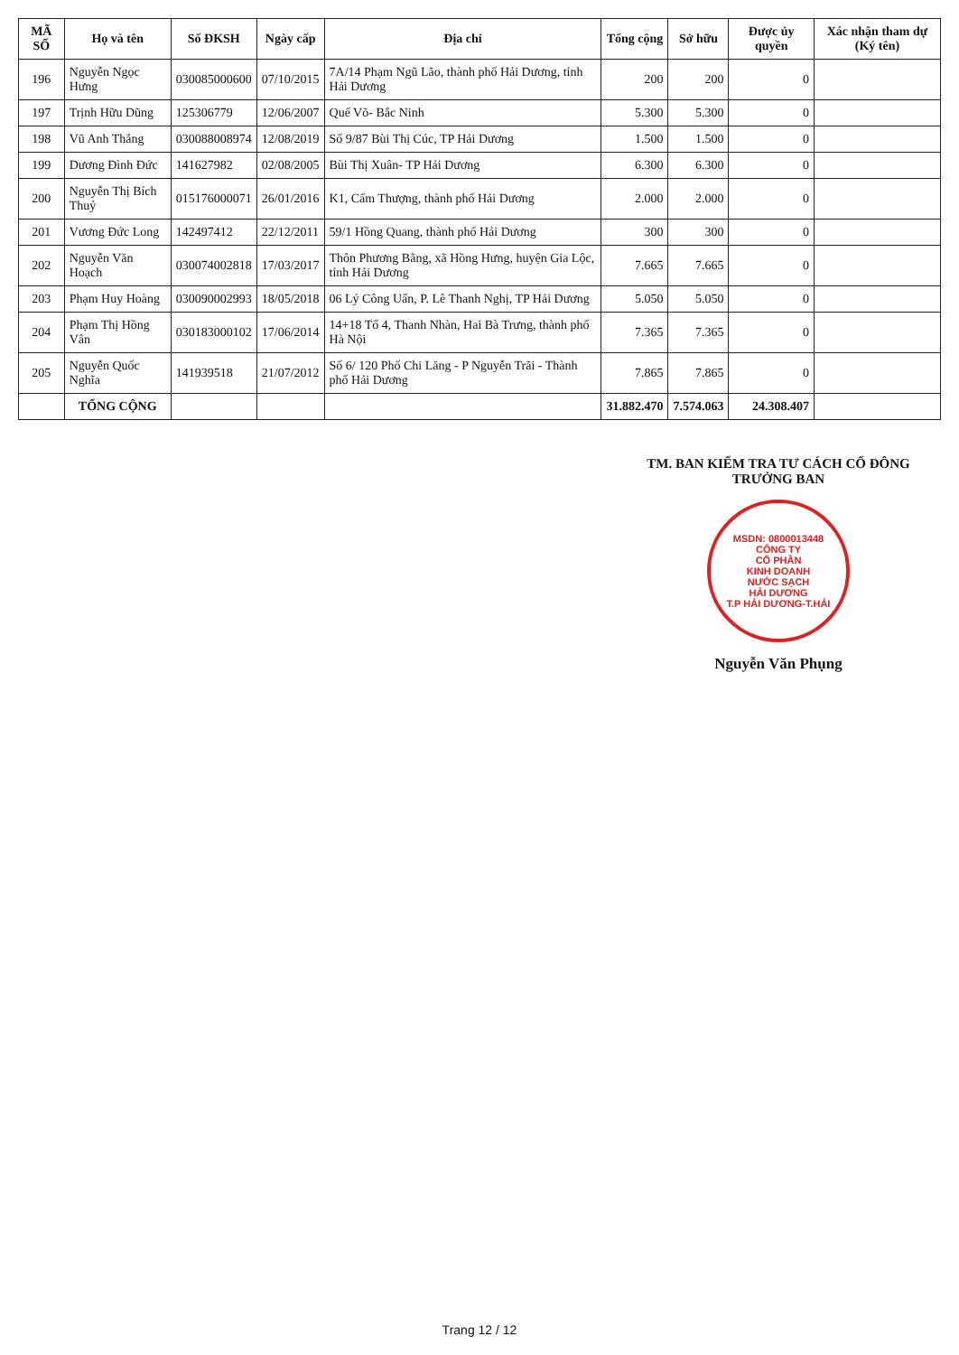| MÃ SỐ | Họ và tên | Số ĐKSH | Ngày cấp | Địa chỉ | Tổng cộng | Sở hữu | Được ủy quyền | Xác nhận tham dự (Ký tên) |
| --- | --- | --- | --- | --- | --- | --- | --- | --- |
| 196 | Nguyễn Ngọc Hưng | 030085000600 | 07/10/2015 | 7A/14 Phạm Ngũ Lão, thành phố Hải Dương, tỉnh Hải Dương | 200 | 200 | 0 | |
| 197 | Trịnh Hữu Dũng | 125306779 | 12/06/2007 | Quế Võ- Bắc Ninh | 5.300 | 5.300 | 0 | |
| 198 | Vũ Anh Thắng | 030088008974 | 12/08/2019 | Số 9/87 Bùi Thị Cúc, TP Hải Dương | 1.500 | 1.500 | 0 | |
| 199 | Dương Đình Đức | 141627982 | 02/08/2005 | Bùi Thị Xuân- TP Hải Dương | 6.300 | 6.300 | 0 | |
| 200 | Nguyễn Thị Bích Thuỷ | 015176000071 | 26/01/2016 | K1, Cẩm Thượng, thành phố Hải Dương | 2.000 | 2.000 | 0 | |
| 201 | Vương Đức Long | 142497412 | 22/12/2011 | 59/1 Hồng Quang, thành phố Hải Dương | 300 | 300 | 0 | |
| 202 | Nguyễn Văn Hoạch | 030074002818 | 17/03/2017 | Thôn Phương Bằng, xã Hồng Hưng, huyện Gia Lộc, tỉnh Hải Dương | 7.665 | 7.665 | 0 | |
| 203 | Phạm Huy Hoàng | 030090002993 | 18/05/2018 | 06 Lý Công Uẩn, P. Lê Thanh Nghị, TP Hải Dương | 5.050 | 5.050 | 0 | |
| 204 | Phạm Thị Hồng Vân | 030183000102 | 17/06/2014 | 14+18 Tổ 4, Thanh Nhàn, Hai Bà Trưng, thành phố Hà Nội | 7.365 | 7.365 | 0 | |
| 205 | Nguyễn Quốc Nghĩa | 141939518 | 21/07/2012 | Số 6/ 120 Phố Chi Lăng - P Nguyễn Trãi - Thành phố Hải Dương | 7.865 | 7.865 | 0 | |
| | TỔNG CỘNG | | | | 31.882.470 | 7.574.063 | 24.308.407 | |
TM. BAN KIỂM TRA TƯ CÁCH CỔ ĐÔNG
TRƯỞNG BAN
MSDN: 0800013448
CÔNG TY
CỔ PHẦN
KINH DOANH
NƯỚC SẠCH
HẢI DƯƠNG
T.P HẢI DƯƠNG-T.HẢI
Nguyễn Văn Phụng
Trang 12 / 12